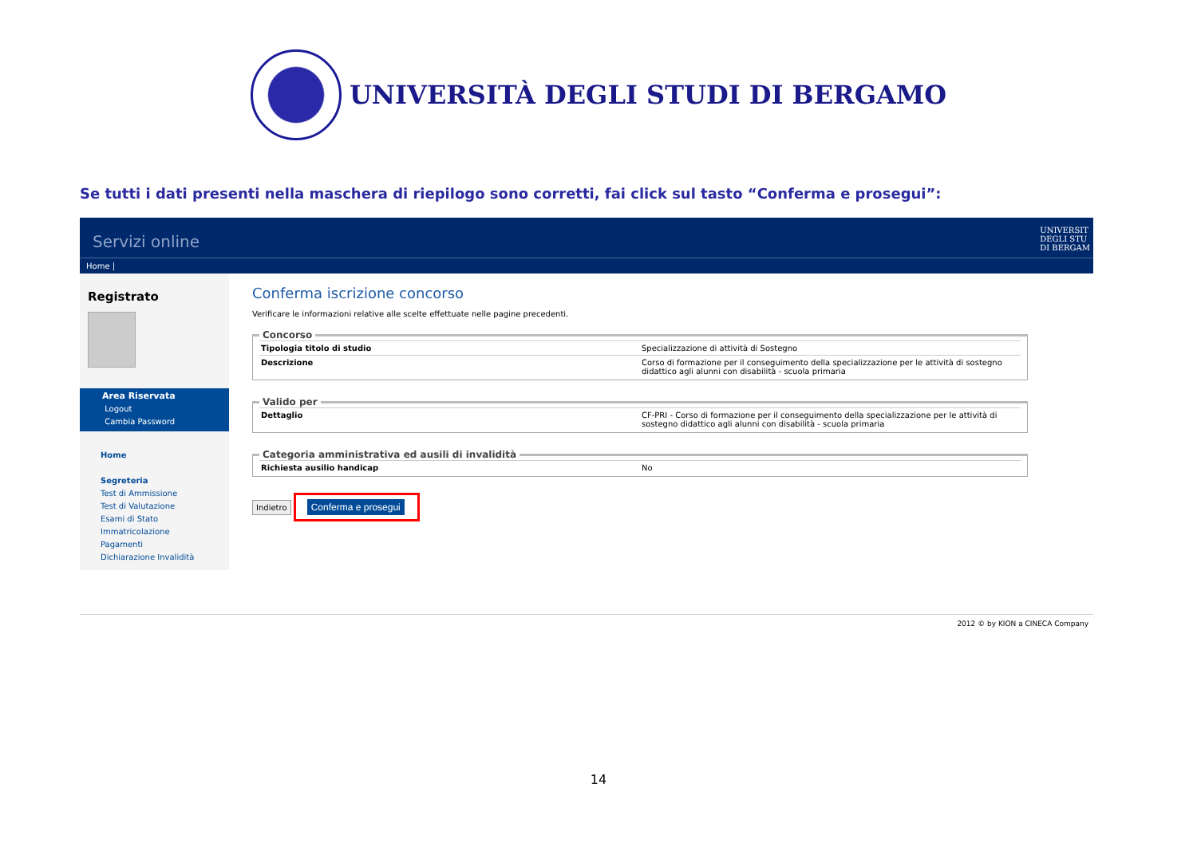UNIVERSITÀ DEGLI STUDI DI BERGAMO
Se tutti i dati presenti nella maschera di riepilogo sono corretti, fai click sul tasto “Conferma e prosegui”:
Servizi online UNIVERSIT
DEGLI STU
DI BERGAM
Home |
Registrato
Area Riservata
Logout
Cambia Password
Home
Segreteria
Test di Ammissione
Test di Valutazione
Esami di Stato
Immatricolazione
Pagamenti
Dichiarazione Invalidità
Conferma iscrizione concorso
Verificare le informazioni relative alle scelte effettuate nelle pagine precedenti.
Concorso
| Tipologia titolo di studio | Specializzazione di attività di Sostegno |
| Descrizione | Corso di formazione per il conseguimento della specializzazione per le attività di sostegno didattico agli alunni con disabilità - scuola primaria |
Valido per
| Dettaglio | CF-PRI - Corso di formazione per il conseguimento della specializzazione per le attività di sostegno didattico agli alunni con disabilità - scuola primaria |
Categoria amministrativa ed ausili di invalidità
| Richiesta ausilio handicap | No |
Indietro Conferma e prosegui
2012 © by KION a CINECA Company
14